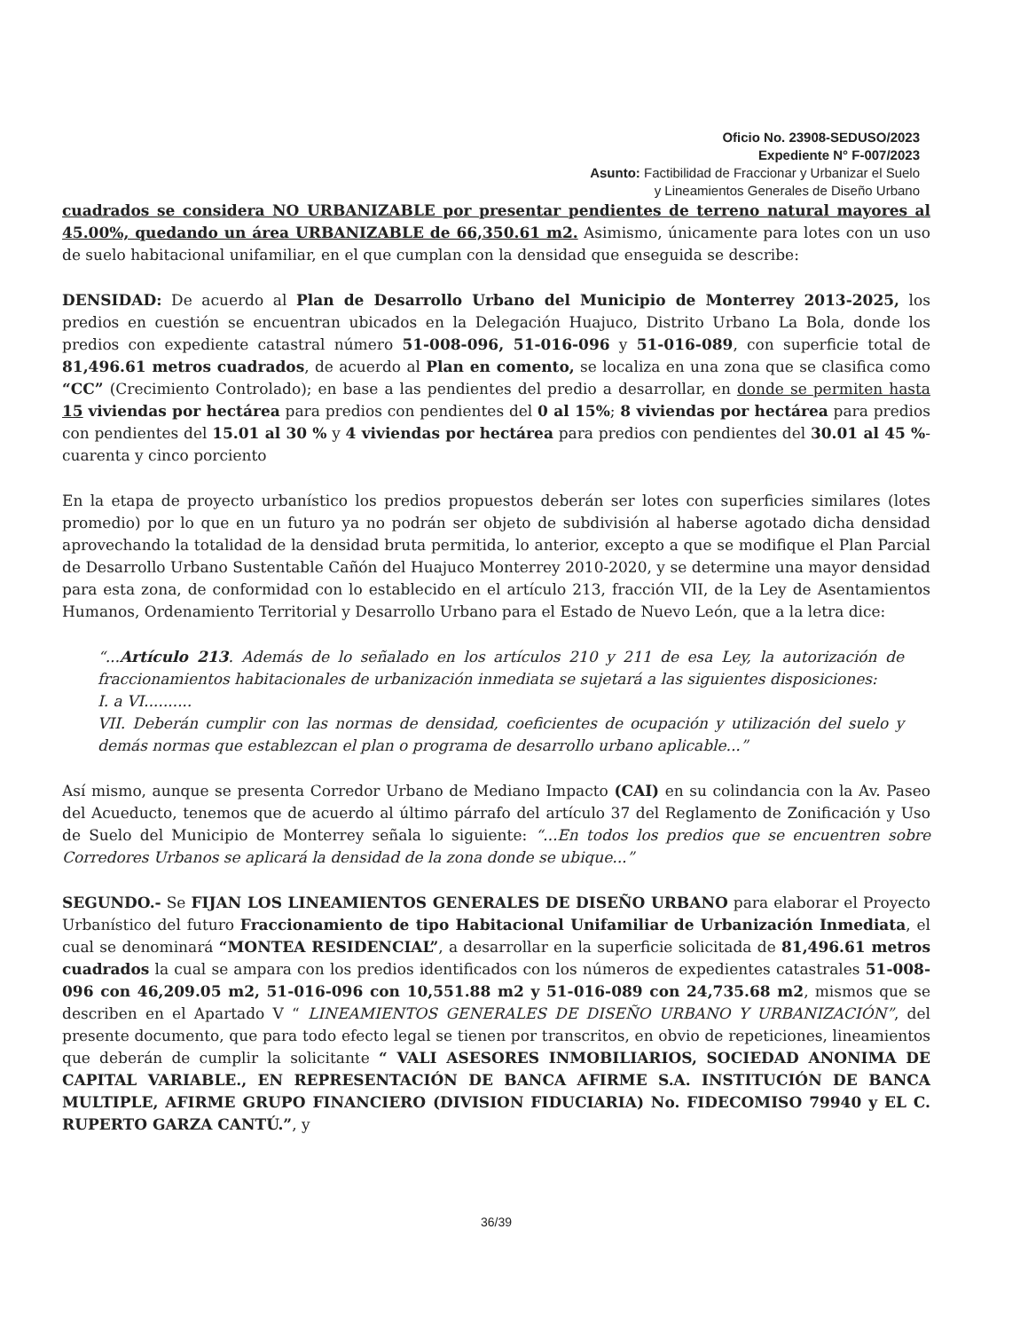Oficio No. 23908-SEDUSO/2023
Expediente N° F-007/2023
Asunto: Factibilidad de Fraccionar y Urbanizar el Suelo
y Lineamientos Generales de Diseño Urbano
cuadrados se considera NO URBANIZABLE por presentar pendientes de terreno natural mayores al 45.00%, quedando un área URBANIZABLE de 66,350.61 m2. Asimismo, únicamente para lotes con un uso de suelo habitacional unifamiliar, en el que cumplan con la densidad que enseguida se describe:
DENSIDAD: De acuerdo al Plan de Desarrollo Urbano del Municipio de Monterrey 2013-2025, los predios en cuestión se encuentran ubicados en la Delegación Huajuco, Distrito Urbano La Bola, donde los predios con expediente catastral número 51-008-096, 51-016-096 y 51-016-089, con superficie total de 81,496.61 metros cuadrados, de acuerdo al Plan en comento, se localiza en una zona que se clasifica como “CC” (Crecimiento Controlado); en base a las pendientes del predio a desarrollar, en donde se permiten hasta 15 viviendas por hectárea para predios con pendientes del 0 al 15%; 8 viviendas por hectárea para predios con pendientes del 15.01 al 30 % y 4 viviendas por hectárea para predios con pendientes del 30.01 al 45 %-cuarenta y cinco porciento
En la etapa de proyecto urbanístico los predios propuestos deberán ser lotes con superficies similares (lotes promedio) por lo que en un futuro ya no podrán ser objeto de subdivisión al haberse agotado dicha densidad aprovechando la totalidad de la densidad bruta permitida, lo anterior, excepto a que se modifique el Plan Parcial de Desarrollo Urbano Sustentable Cañón del Huajuco Monterrey 2010-2020, y se determine una mayor densidad para esta zona, de conformidad con lo establecido en el artículo 213, fracción VII, de la Ley de Asentamientos Humanos, Ordenamiento Territorial y Desarrollo Urbano para el Estado de Nuevo León, que a la letra dice:
“...Artículo 213. Además de lo señalado en los artículos 210 y 211 de esa Ley, la autorización de fraccionamientos habitacionales de urbanización inmediata se sujetará a las siguientes disposiciones:
I. a VI..........
VII. Deberán cumplir con las normas de densidad, coeficientes de ocupación y utilización del suelo y demás normas que establezcan el plan o programa de desarrollo urbano aplicable...”
Así mismo, aunque se presenta Corredor Urbano de Mediano Impacto (CAI) en su colindancia con la Av. Paseo del Acueducto, tenemos que de acuerdo al último párrafo del artículo 37 del Reglamento de Zonificación y Uso de Suelo del Municipio de Monterrey señala lo siguiente: “...En todos los predios que se encuentren sobre Corredores Urbanos se aplicará la densidad de la zona donde se ubique...”
SEGUNDO.- Se FIJAN LOS LINEAMIENTOS GENERALES DE DISEÑO URBANO para elaborar el Proyecto Urbanístico del futuro Fraccionamiento de tipo Habitacional Unifamiliar de Urbanización Inmediata, el cual se denominará “MONTEA RESIDENCIAL”, a desarrollar en la superficie solicitada de 81,496.61 metros cuadrados la cual se ampara con los predios identificados con los números de expedientes catastrales 51-008-096 con 46,209.05 m2, 51-016-096 con 10,551.88 m2 y 51-016-089 con 24,735.68 m2, mismos que se describen en el Apartado V “ LINEAMIENTOS GENERALES DE DISEÑO URBANO Y URBANIZACIÓN”, del presente documento, que para todo efecto legal se tienen por transcritos, en obvio de repeticiones, lineamientos que deberán de cumplir la solicitante “ VALI ASESORES INMOBILIARIOS, SOCIEDAD ANONIMA DE CAPITAL VARIABLE., EN REPRESENTACIÓN DE BANCA AFIRME S.A. INSTITUCIÓN DE BANCA MULTIPLE, AFIRME GRUPO FINANCIERO (DIVISION FIDUCIARIA) No. FIDECOMISO 79940 y EL C. RUPERTO GARZA CANTÚ.”, y
36/39